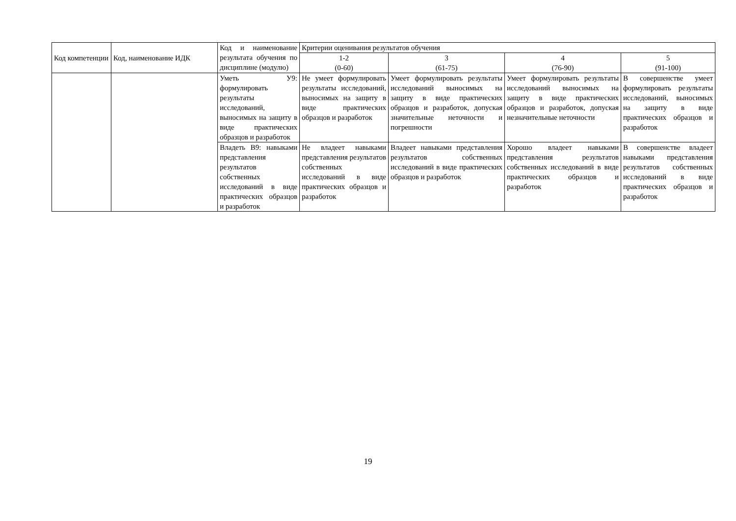| Код компетенции | Код, наименование ИДК | Код и наименование результата обучения по дисциплине (модулю) | Критерии оценивания результатов обучения | | | |
| --- | --- | --- | --- | --- | --- | --- |
| | | | 1-2 (0-60) | 3 (61-75) | 4 (76-90) | 5 (91-100) |
| | | Уметь У9: формулировать результаты исследований, выносимых на защиту в виде практических образцов и разработок | Не умеет формулировать результаты исследований, выносимых на защиту в виде практических образцов и разработок | Умеет формулировать результаты исследований выносимых на защиту в виде практических образцов и разработок, допуская значительные неточности и погрешности | Умеет формулировать результаты исследований выносимых на защиту в виде практических образцов и разработок, допуская незначительные неточности | В совершенстве умеет формулировать результаты исследований, выносимых на защиту в виде практических образцов и разработок |
| | | Владеть В9: навыками представления результатов собственных исследований в виде практических образцов и разработок | Не владеет навыками представления результатов собственных исследований в виде практических образцов и разработок | Владеет навыками представления результатов собственных исследований в виде практических образцов и разработок | Хорошо владеет навыками представления результатов собственных исследований в виде практических образцов и разработок | В совершенстве владеет навыками представления результатов собственных исследований в виде практических образцов и разработок |
19